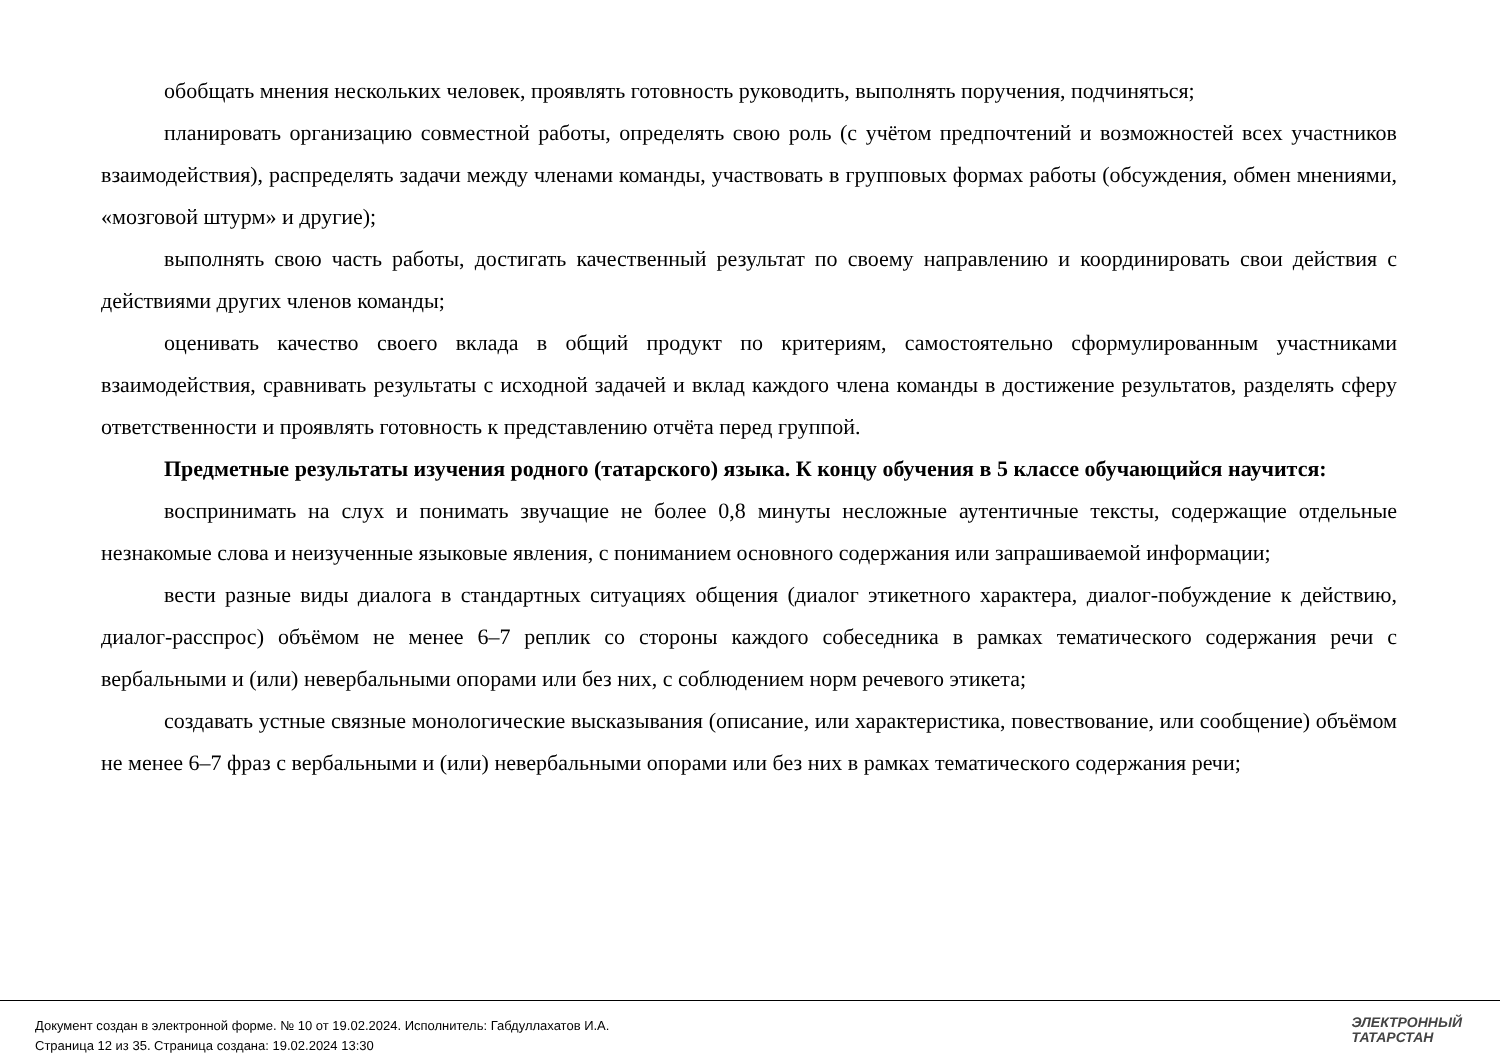обобщать мнения нескольких человек, проявлять готовность руководить, выполнять поручения, подчиняться;
планировать организацию совместной работы, определять свою роль (с учётом предпочтений и возможностей всех участников взаимодействия), распределять задачи между членами команды, участвовать в групповых формах работы (обсуждения, обмен мнениями, «мозговой штурм» и другие);
выполнять свою часть работы, достигать качественный результат по своему направлению и координировать свои действия с действиями других членов команды;
оценивать качество своего вклада в общий продукт по критериям, самостоятельно сформулированным участниками взаимодействия, сравнивать результаты с исходной задачей и вклад каждого члена команды в достижение результатов, разделять сферу ответственности и проявлять готовность к представлению отчёта перед группой.
Предметные результаты изучения родного (татарского) языка. К концу обучения в 5 классе обучающийся научится:
воспринимать на слух и понимать звучащие не более 0,8 минуты несложные аутентичные тексты, содержащие отдельные незнакомые слова и неизученные языковые явления, с пониманием основного содержания или запрашиваемой информации;
вести разные виды диалога в стандартных ситуациях общения (диалог этикетного характера, диалог-побуждение к действию, диалог-расспрос) объёмом не менее 6–7 реплик со стороны каждого собеседника в рамках тематического содержания речи с вербальными и (или) невербальными опорами или без них, с соблюдением норм речевого этикета;
создавать устные связные монологические высказывания (описание, или характеристика, повествование, или сообщение) объёмом не менее 6–7 фраз с вербальными и (или) невербальными опорами или без них в рамках тематического содержания речи;
Документ создан в электронной форме. № 10 от 19.02.2024. Исполнитель: Габдуллахатов И.А.
Страница 12 из 35. Страница создана: 19.02.2024 13:30
ЭЛЕКТРОННЫЙ
ТАТАРСТАН